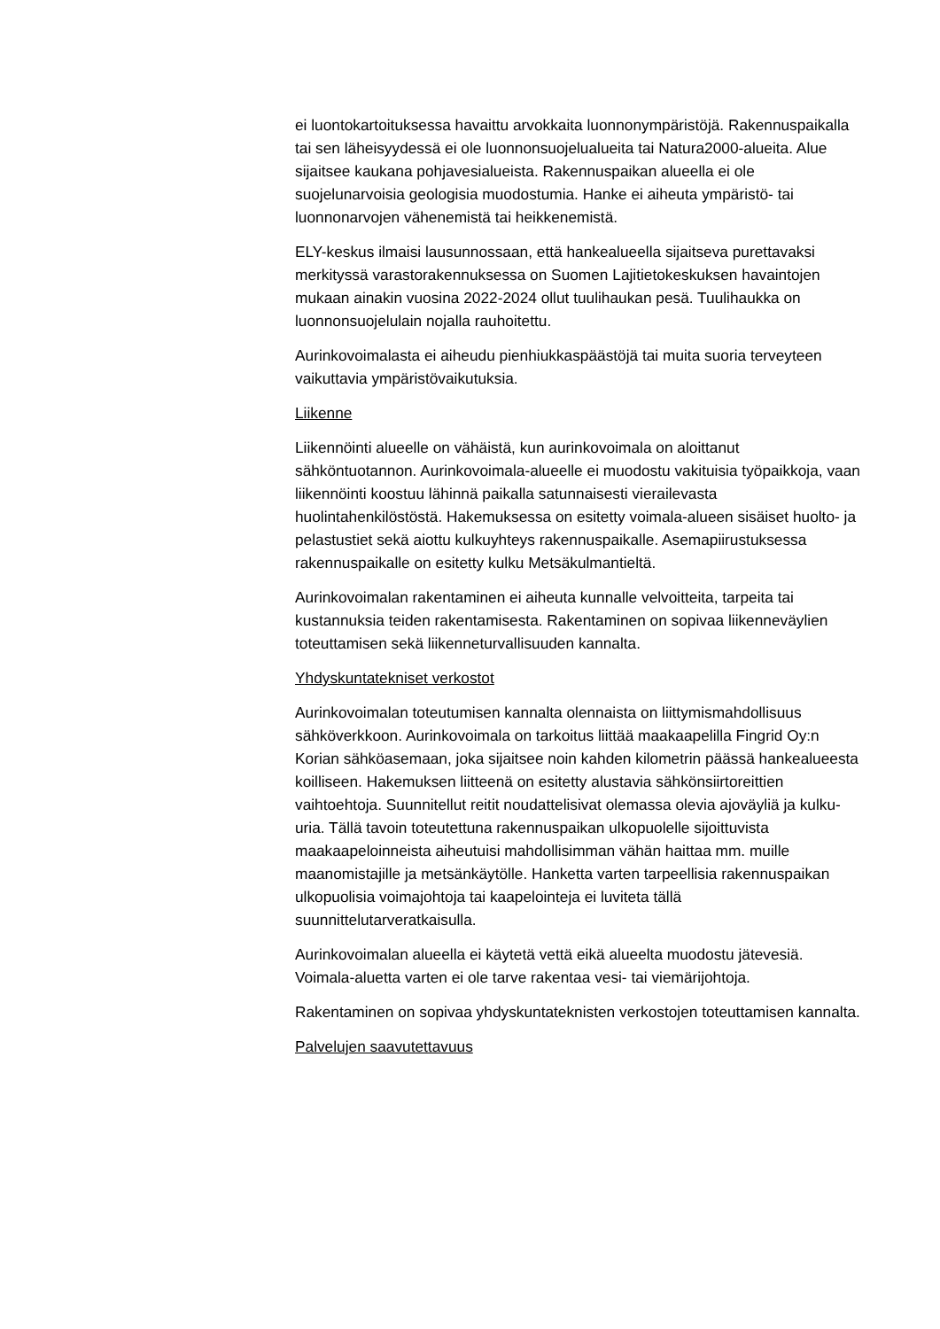ei luontokartoituksessa havaittu arvokkaita luonnonympäristöjä. Rakennuspaikalla tai sen läheisyydessä ei ole luonnonsuojelualueita tai Natura2000-alueita. Alue sijaitsee kaukana pohjavesialueista. Rakennuspaikan alueella ei ole suojelunarvoisia geologisia muodostumia. Hanke ei aiheuta ympäristö- tai luonnonarvojen vähenemistä tai heikkenemistä.
ELY-keskus ilmaisi lausunnossaan, että hankealueella sijaitseva purettavaksi merkityssä varastorakennuksessa on Suomen Lajitietokeskuksen havaintojen mukaan ainakin vuosina 2022-2024 ollut tuulihaukan pesä. Tuulihaukka on luonnonsuojelulain nojalla rauhoitettu.
Aurinkovoimalasta ei aiheudu pienhiukkaspäästöjä tai muita suoria terveyteen vaikuttavia ympäristövaikutuksia.
Liikenne
Liikennöinti alueelle on vähäistä, kun aurinkovoimala on aloittanut sähköntuotannon. Aurinkovoimala-alueelle ei muodostu vakituisia työpaikkoja, vaan liikennöinti koostuu lähinnä paikalla satunnaisesti vierailevasta huolintahenkilöstöstä. Hakemuksessa on esitetty voimala-alueen sisäiset huolto- ja pelastustiet sekä aiottu kulkuyhteys rakennuspaikalle. Asemapiirustuksessa rakennuspaikalle on esitetty kulku Metsäkulmantieltä.
Aurinkovoimalan rakentaminen ei aiheuta kunnalle velvoitteita, tarpeita tai kustannuksia teiden rakentamisesta. Rakentaminen on sopivaa liikenneväylien toteuttamisen sekä liikenneturvallisuuden kannalta.
Yhdyskuntatekniset verkostot
Aurinkovoimalan toteutumisen kannalta olennaista on liittymismahdollisuus sähköverkkoon. Aurinkovoimala on tarkoitus liittää maakaapelilla Fingrid Oy:n Korian sähköasemaan, joka sijaitsee noin kahden kilometrin päässä hankealueesta koilliseen. Hakemuksen liitteenä on esitetty alustavia sähkönsiirtoreittien vaihtoehtoja. Suunnitellut reitit noudattelisivat olemassa olevia ajoväyliä ja kulku-uria. Tällä tavoin toteutettuna rakennuspaikan ulkopuolelle sijoittuvista maakaapeloinneista aiheutuisi mahdollisimman vähän haittaa mm. muille maanomistajille ja metsänkäytölle. Hanketta varten tarpeellisia rakennuspaikan ulkopuolisia voimajohtoja tai kaapelointeja ei luviteta tällä suunnittelutarveratkaisulla.
Aurinkovoimalan alueella ei käytetä vettä eikä alueelta muodostu jätevesiä. Voimala-aluetta varten ei ole tarve rakentaa vesi- tai viemärijohtoja.
Rakentaminen on sopivaa yhdyskuntateknisten verkostojen toteuttamisen kannalta.
Palvelujen saavutettavuus